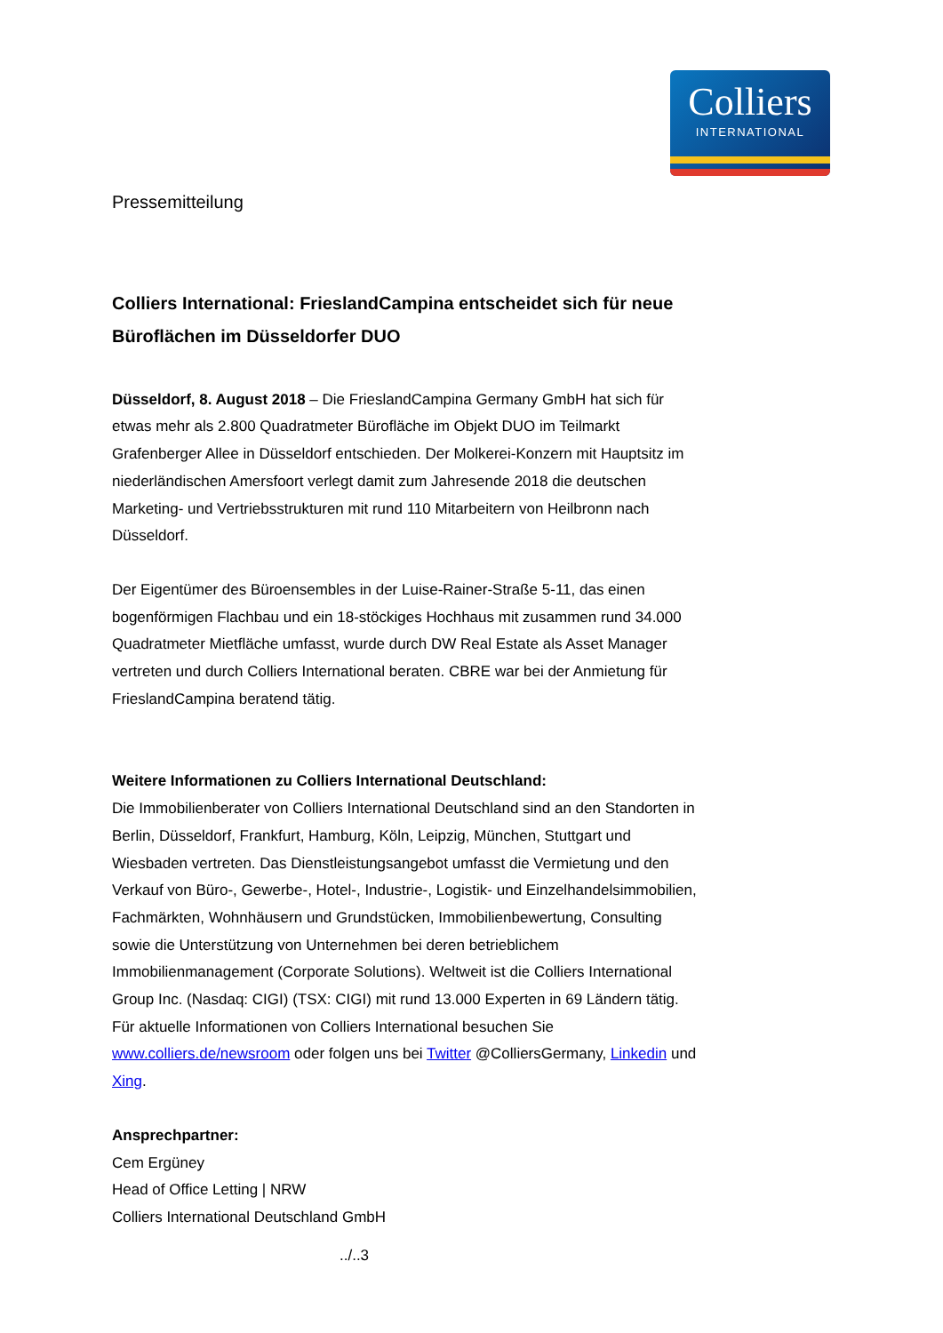Colliers
INTERNATIONAL
Pressemitteilung
Colliers International: FrieslandCampina entscheidet sich für neue Büroflächen im Düsseldorfer DUO
Düsseldorf, 8. August 2018 – Die FrieslandCampina Germany GmbH hat sich für etwas mehr als 2.800 Quadratmeter Bürofläche im Objekt DUO im Teilmarkt Grafenberger Allee in Düsseldorf entschieden. Der Molkerei-Konzern mit Hauptsitz im niederländischen Amersfoort verlegt damit zum Jahresende 2018 die deutschen Marketing- und Vertriebsstrukturen mit rund 110 Mitarbeitern von Heilbronn nach Düsseldorf.
Der Eigentümer des Büroensembles in der Luise-Rainer-Straße 5-11, das einen bogenförmigen Flachbau und ein 18-stöckiges Hochhaus mit zusammen rund 34.000 Quadratmeter Mietfläche umfasst, wurde durch DW Real Estate als Asset Manager vertreten und durch Colliers International beraten. CBRE war bei der Anmietung für FrieslandCampina beratend tätig.
Weitere Informationen zu Colliers International Deutschland:
Die Immobilienberater von Colliers International Deutschland sind an den Standorten in Berlin, Düsseldorf, Frankfurt, Hamburg, Köln, Leipzig, München, Stuttgart und Wiesbaden vertreten. Das Dienstleistungsangebot umfasst die Vermietung und den Verkauf von Büro-, Gewerbe-, Hotel-, Industrie-, Logistik- und Einzelhandelsimmobilien, Fachmärkten, Wohnhäusern und Grundstücken, Immobilienbewertung, Consulting sowie die Unterstützung von Unternehmen bei deren betrieblichem Immobilienmanagement (Corporate Solutions). Weltweit ist die Colliers International Group Inc. (Nasdaq: CIGI) (TSX: CIGI) mit rund 13.000 Experten in 69 Ländern tätig. Für aktuelle Informationen von Colliers International besuchen Sie www.colliers.de/newsroom oder folgen uns bei Twitter @ColliersGermany, Linkedin und Xing.
Ansprechpartner:
Cem Ergüney
Head of Office Letting | NRW
Colliers International Deutschland GmbH
../..3